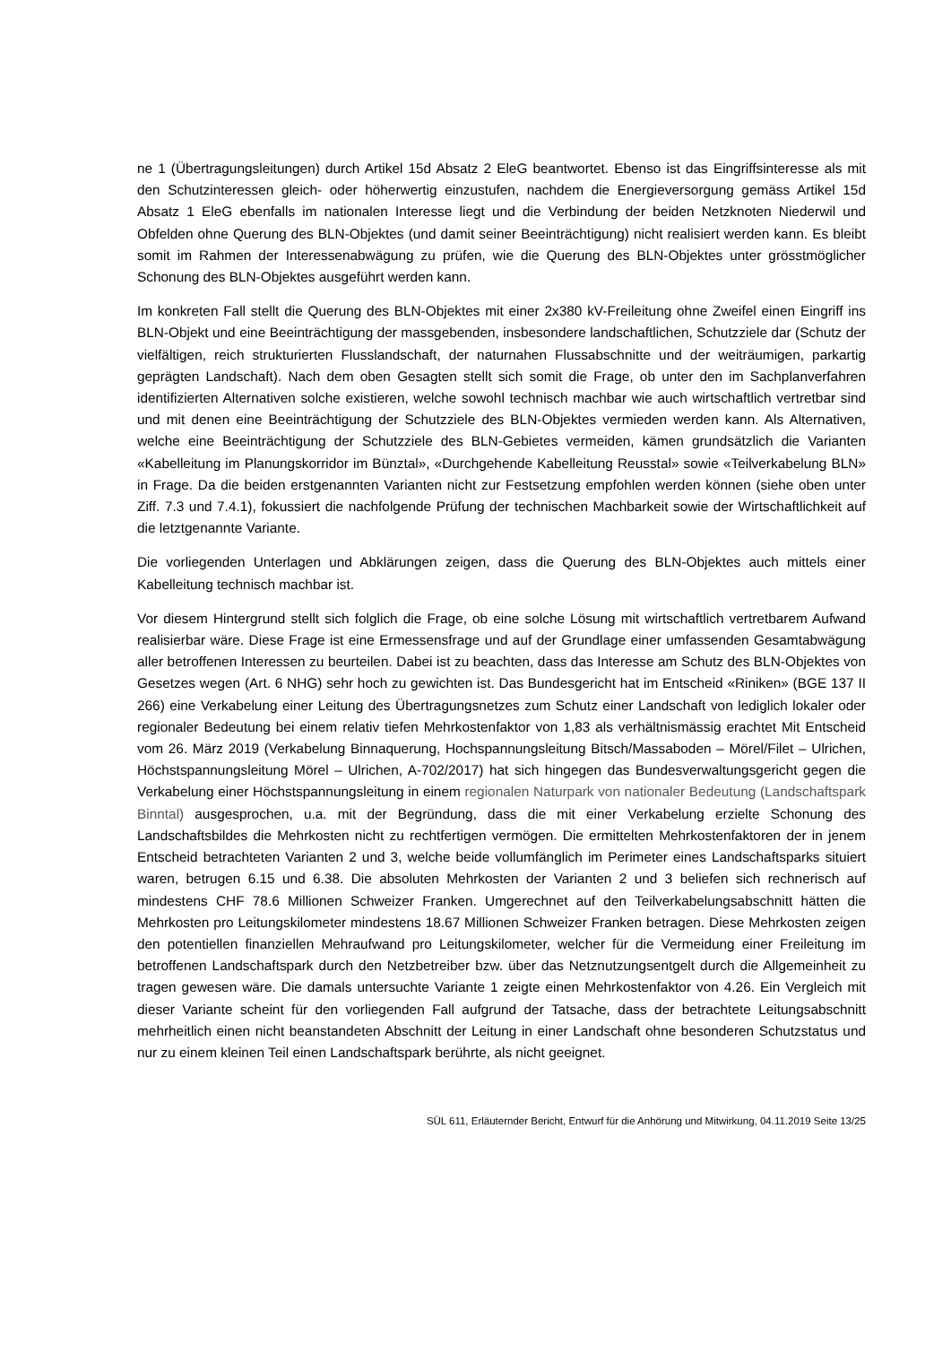ne 1 (Übertragungsleitungen) durch Artikel 15d Absatz 2 EleG beantwortet. Ebenso ist das Eingriffsinteresse als mit den Schutzinteressen gleich- oder höherwertig einzustufen, nachdem die Energieversorgung gemäss Artikel 15d Absatz 1 EleG ebenfalls im nationalen Interesse liegt und die Verbindung der beiden Netzknoten Niederwil und Obfelden ohne Querung des BLN-Objektes (und damit seiner Beeinträchtigung) nicht realisiert werden kann. Es bleibt somit im Rahmen der Interessenabwägung zu prüfen, wie die Querung des BLN-Objektes unter grösstmöglicher Schonung des BLN-Objektes ausgeführt werden kann.
Im konkreten Fall stellt die Querung des BLN-Objektes mit einer 2x380 kV-Freileitung ohne Zweifel einen Eingriff ins BLN-Objekt und eine Beeinträchtigung der massgebenden, insbesondere landschaftlichen, Schutzziele dar (Schutz der vielfältigen, reich strukturierten Flusslandschaft, der naturnahen Flussabschnitte und der weiträumigen, parkartig geprägten Landschaft). Nach dem oben Gesagten stellt sich somit die Frage, ob unter den im Sachplanverfahren identifizierten Alternativen solche existieren, welche sowohl technisch machbar wie auch wirtschaftlich vertretbar sind und mit denen eine Beeinträchtigung der Schutzziele des BLN-Objektes vermieden werden kann. Als Alternativen, welche eine Beeinträchtigung der Schutzziele des BLN-Gebietes vermeiden, kämen grundsätzlich die Varianten «Kabelleitung im Planungskorridor im Bünztal», «Durchgehende Kabelleitung Reusstal» sowie «Teilverkabelung BLN» in Frage. Da die beiden erstgenannten Varianten nicht zur Festsetzung empfohlen werden können (siehe oben unter Ziff. 7.3 und 7.4.1), fokussiert die nachfolgende Prüfung der technischen Machbarkeit sowie der Wirtschaftlichkeit auf die letztgenannte Variante.
Die vorliegenden Unterlagen und Abklärungen zeigen, dass die Querung des BLN-Objektes auch mittels einer Kabelleitung technisch machbar ist.
Vor diesem Hintergrund stellt sich folglich die Frage, ob eine solche Lösung mit wirtschaftlich vertretbarem Aufwand realisierbar wäre. Diese Frage ist eine Ermessensfrage und auf der Grundlage einer umfassenden Gesamtabwägung aller betroffenen Interessen zu beurteilen. Dabei ist zu beachten, dass das Interesse am Schutz des BLN-Objektes von Gesetzes wegen (Art. 6 NHG) sehr hoch zu gewichten ist. Das Bundesgericht hat im Entscheid «Riniken» (BGE 137 II 266) eine Verkabelung einer Leitung des Übertragungsnetzes zum Schutz einer Landschaft von lediglich lokaler oder regionaler Bedeutung bei einem relativ tiefen Mehrkostenfaktor von 1,83 als verhältnismässig erachtet Mit Entscheid vom 26. März 2019 (Verkabelung Binnaquerung, Hochspannungsleitung Bitsch/Massaboden – Mörel/Filet – Ulrichen, Höchstspannungsleitung Mörel – Ulrichen, A-702/2017) hat sich hingegen das Bundesverwaltungsgericht gegen die Verkabelung einer Höchstspannungsleitung in einem regionalen Naturpark von nationaler Bedeutung (Landschaftspark Binntal) ausgesprochen, u.a. mit der Begründung, dass die mit einer Verkabelung erzielte Schonung des Landschaftsbildes die Mehrkosten nicht zu rechtfertigen vermögen. Die ermittelten Mehrkostenfaktoren der in jenem Entscheid betrachteten Varianten 2 und 3, welche beide vollumfänglich im Perimeter eines Landschaftsparks situiert waren, betrugen 6.15 und 6.38. Die absoluten Mehrkosten der Varianten 2 und 3 beliefen sich rechnerisch auf mindestens CHF 78.6 Millionen Schweizer Franken. Umgerechnet auf den Teilverkabelungsabschnitt hätten die Mehrkosten pro Leitungskilometer mindestens 18.67 Millionen Schweizer Franken betragen. Diese Mehrkosten zeigen den potentiellen finanziellen Mehraufwand pro Leitungskilometer, welcher für die Vermeidung einer Freileitung im betroffenen Landschaftspark durch den Netzbetreiber bzw. über das Netznutzungsentgelt durch die Allgemeinheit zu tragen gewesen wäre. Die damals untersuchte Variante 1 zeigte einen Mehrkostenfaktor von 4.26. Ein Vergleich mit dieser Variante scheint für den vorliegenden Fall aufgrund der Tatsache, dass der betrachtete Leitungsabschnitt mehrheitlich einen nicht beanstandeten Abschnitt der Leitung in einer Landschaft ohne besonderen Schutzstatus und nur zu einem kleinen Teil einen Landschaftspark berührte, als nicht geeignet.
SÜL 611, Erläuternder Bericht, Entwurf für die Anhörung und Mitwirkung, 04.11.2019 Seite 13/25